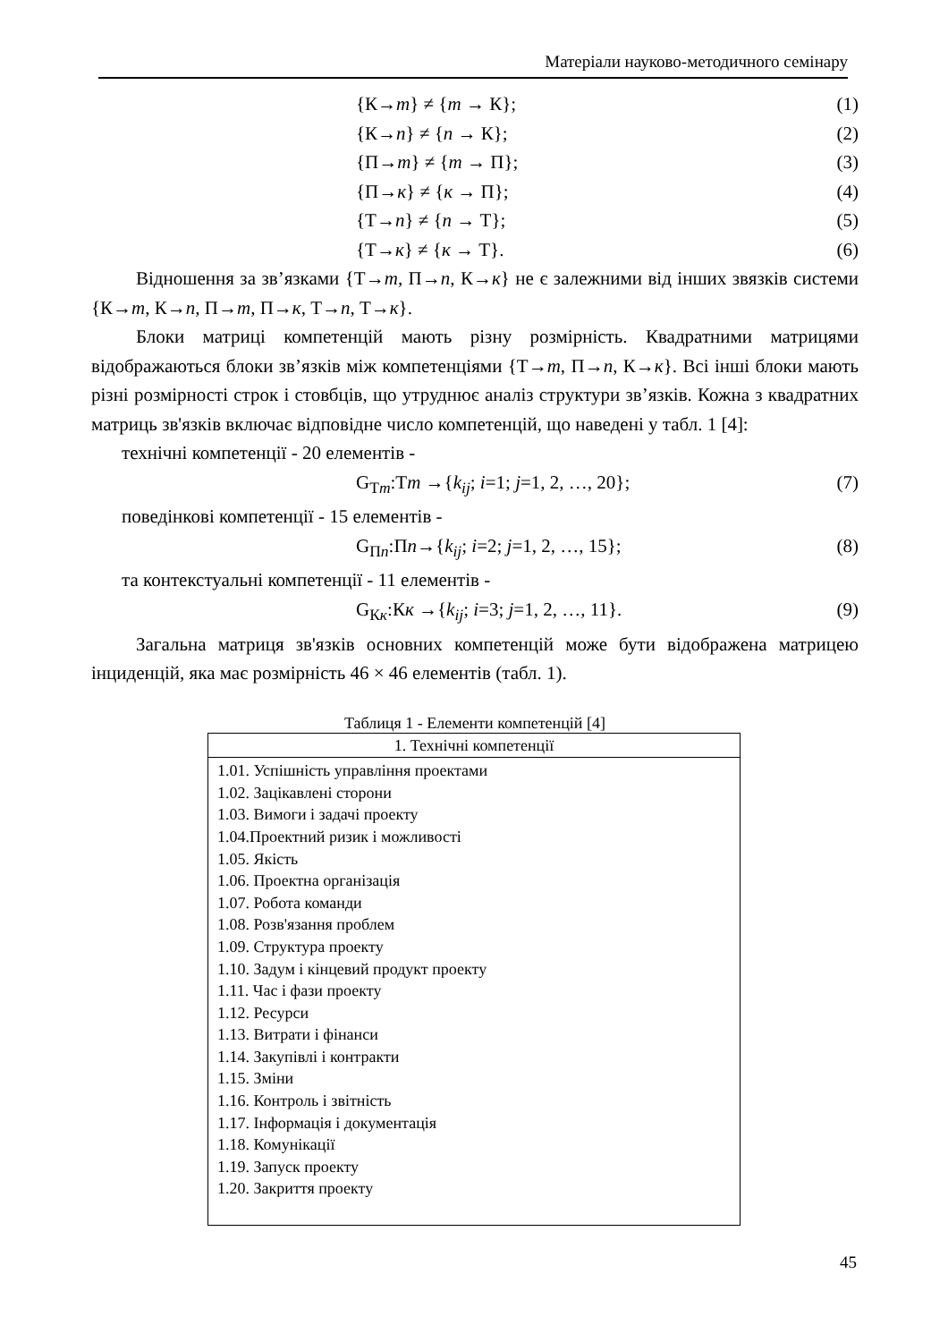Матеріали науково-методичного семінару
{К→m} ≠ {m → К}; (1)
{К→n} ≠ {n → К}; (2)
{П→m} ≠ {m → П}; (3)
{П→к} ≠ {к → П}; (4)
{Т→n} ≠ {n → Т}; (5)
{Т→к} ≠ {к → Т}. (6)
Відношення за зв’язками {Т→m, П→n, К→к} не є залежними від інших звязків системи {К→m, К→n, П→m, П→к, Т→n, Т→к}.
Блоки матриці компетенцій мають різну розмірність. Квадратними матрицями відображаються блоки зв’язків між компетенціями {Т→m, П→n, К→к}. Всі інші блоки мають різні розмірності строк і стовбців, що утруднює аналіз структури зв’язків. Кожна з квадратних матриць зв'язків включає відповідне число компетенцій, що наведені у табл. 1 [4]:
технічні компетенції - 20 елементів -
G<sub>Тm</sub>:Тm →{k<sub>ij</sub>; i=1; j=1, 2, …, 20}; (7)
поведінкові компетенції - 15 елементів -
G<sub>Пn</sub>:Пn→{k<sub>ij</sub>; i=2; j=1, 2, …, 15}; (8)
та контекстуальні компетенції - 11 елементів -
G<sub>Кк</sub>:Кк →{k<sub>ij</sub>; i=3; j=1, 2, …, 11}. (9)
Загальна матриця зв'язків основних компетенцій може бути відображена матрицею інциденцій, яка має розмірність 46 × 46 елементів (табл. 1).
Таблиця 1 - Елементи компетенцій [4]
| 1. Технічні компетенції |
| --- |
| 1.01. Успішність управління проектами 1.02. Зацікавлені сторони 1.03. Вимоги і задачі проекту 1.04.Проектний ризик і можливості 1.05. Якість 1.06. Проектна організація 1.07. Робота команди 1.08. Розв'язання проблем 1.09. Структура проекту 1.10. Задум і кінцевий продукт проекту 1.11. Час і фази проекту 1.12. Ресурси 1.13. Витрати і фінанси 1.14. Закупівлі і контракти 1.15. Зміни 1.16. Контроль і звітність 1.17. Інформація і документація 1.18. Комунікації 1.19. Запуск проекту 1.20. Закриття проекту |
45